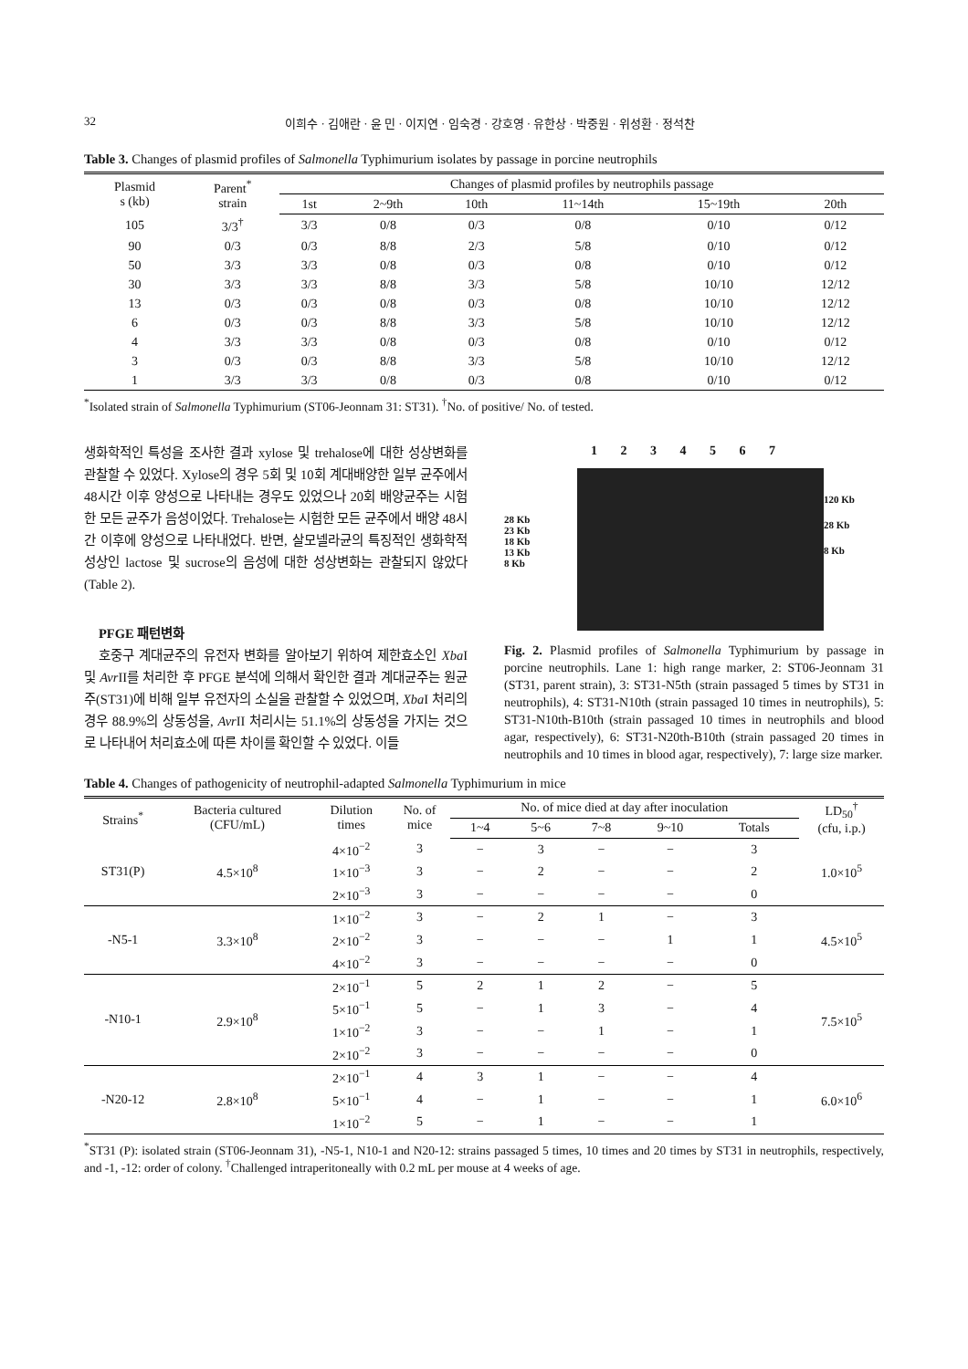32 이희수 · 김애란 · 윤 민 · 이지연 · 임숙경 · 강호영 · 유한상 · 박중원 · 위성환 · 정석찬
Table 3. Changes of plasmid profiles of Salmonella Typhimurium isolates by passage in porcine neutrophils
| Plasmid s (kb) | Parent<sup>*</sup> strain | Changes of plasmid profiles by neutrophils passage | | | | | |
| --- | --- | --- | --- | --- | --- | --- | --- |
| | | 1st | 2~9th | 10th | 11~14th | 15~19th | 20th |
| 105 | 3/3<sup>†</sup> | 3/3 | 0/8 | 0/3 | 0/8 | 0/10 | 0/12 |
| 90 | 0/3 | 0/3 | 8/8 | 2/3 | 5/8 | 0/10 | 0/12 |
| 50 | 3/3 | 3/3 | 0/8 | 0/3 | 0/8 | 0/10 | 0/12 |
| 30 | 3/3 | 3/3 | 8/8 | 3/3 | 5/8 | 10/10 | 12/12 |
| 13 | 0/3 | 0/3 | 0/8 | 0/3 | 0/8 | 10/10 | 12/12 |
| 6 | 0/3 | 0/3 | 8/8 | 3/3 | 5/8 | 10/10 | 12/12 |
| 4 | 3/3 | 3/3 | 0/8 | 0/3 | 0/8 | 0/10 | 0/12 |
| 3 | 0/3 | 0/3 | 8/8 | 3/3 | 5/8 | 10/10 | 12/12 |
| 1 | 3/3 | 3/3 | 0/8 | 0/3 | 0/8 | 0/10 | 0/12 |
<sup>*</sup> Isolated strain of Salmonella Typhimurium (ST06-Jeonnam 31: ST31). <sup>†</sup>No. of positive/ No. of tested.
생화학적인 특성을 조사한 결과 xylose 및 trehalose에 대한 성상변화를 관찰할 수 있었다. Xylose의 경우 5회 및 10회 계대배양한 일부 균주에서 48시간 이후 양성으로 나타내는 경우도 있었으나 20회 배양균주는 시험한 모든 균주가 음성이었다. Trehalose는 시험한 모든 균주에서 배양 48시간 이후에 양성으로 나타내었다. 반면, 살모넬라균의 특징적인 생화학적 성상인 lactose 및 sucrose의 음성에 대한 성상변화는 관찰되지 않았다(Table 2).
PFGE 패턴변화
호중구 계대균주의 유전자 변화를 알아보기 위하여 제한효소인 Xba I 및 Avr II를 처리한 후 PFGE 분석에 의해서 확인한 결과 계대균주는 원균주(ST31)에 비해 일부 유전자의 소실을 관찰할 수 있었으며, Xba I 처리의 경우 88.9%의 상동성을, Avr II 처리시는 51.1%의 상동성을 가지는 것으로 나타내어 처리효소에 따른 차이를 확인할 수 있었다. 이들
1 2 3 4 5 6 7
28 Kb
23 Kb
18 Kb
13 Kb
8 Kb
120 Kb
28 Kb
8 Kb
Fig. 2. Plasmid profiles of Salmonella Typhimurium by passage in porcine neutrophils. Lane 1: high range marker, 2: ST06-Jeonnam 31 (ST31, parent strain), 3: ST31-N5th (strain passaged 5 times by ST31 in neutrophils), 4: ST31-N10th (strain passaged 10 times in neutrophils), 5: ST31-N10th-B10th (strain passaged 10 times in neutrophils and blood agar, respectively), 6: ST31-N20th-B10th (strain passaged 20 times in neutrophils and 10 times in blood agar, respectively), 7: large size marker.
Table 4. Changes of pathogenicity of neutrophil-adapted Salmonella Typhimurium in mice
| Strains<sup>*</sup> | Bacteria cultured (CFU/mL) | Dilution times | No. of mice | No. of mice died at day after inoculation | | | | | LD<sub>50</sub><sup>†</sup> (cfu, i.p.) |
| --- | --- | --- | --- | --- | --- | --- | --- | --- | --- |
| | | | | 1~4 | 5~6 | 7~8 | 9~10 | Totals | |
| ST31(P) | 4.5×10<sup>8</sup> | 4×10<sup>−2</sup> | 3 | − | 3 | − | − | 3 | 1.0×10<sup>5</sup> |
| | | 1×10<sup>−3</sup> | 3 | − | 2 | − | − | 2 | |
| | | 2×10<sup>−3</sup> | 3 | − | − | − | − | 0 | |
| -N5-1 | 3.3×10<sup>8</sup> | 1×10<sup>−2</sup> | 3 | − | 2 | 1 | − | 3 | 4.5×10<sup>5</sup> |
| | | 2×10<sup>−2</sup> | 3 | − | − | − | 1 | 1 | |
| | | 4×10<sup>−2</sup> | 3 | − | − | − | − | 0 | |
| -N10-1 | 2.9×10<sup>8</sup> | 2×10<sup>−1</sup> | 5 | 2 | 1 | 2 | − | 5 | 7.5×10<sup>5</sup> |
| | | 5×10<sup>−1</sup> | 5 | − | 1 | 3 | − | 4 | |
| | | 1×10<sup>−2</sup> | 3 | − | − | 1 | − | 1 | |
| | | 2×10<sup>−2</sup> | 3 | − | − | − | − | 0 | |
| -N20-12 | 2.8×10<sup>8</sup> | 2×10<sup>−1</sup> | 4 | 3 | 1 | − | − | 4 | 6.0×10<sup>6</sup> |
| | | 5×10<sup>−1</sup> | 4 | − | 1 | − | − | 1 | |
| | | 1×10<sup>−2</sup> | 5 | − | 1 | − | − | 1 | |
<sup>*</sup> ST31 (P): isolated strain (ST06-Jeonnam 31), -N5-1, N10-1 and N20-12: strains passaged 5 times, 10 times and 20 times by ST31 in neutrophils, respectively, and -1, -12: order of colony. <sup>†</sup>Challenged intraperitoneally with 0.2 mL per mouse at 4 weeks of age.